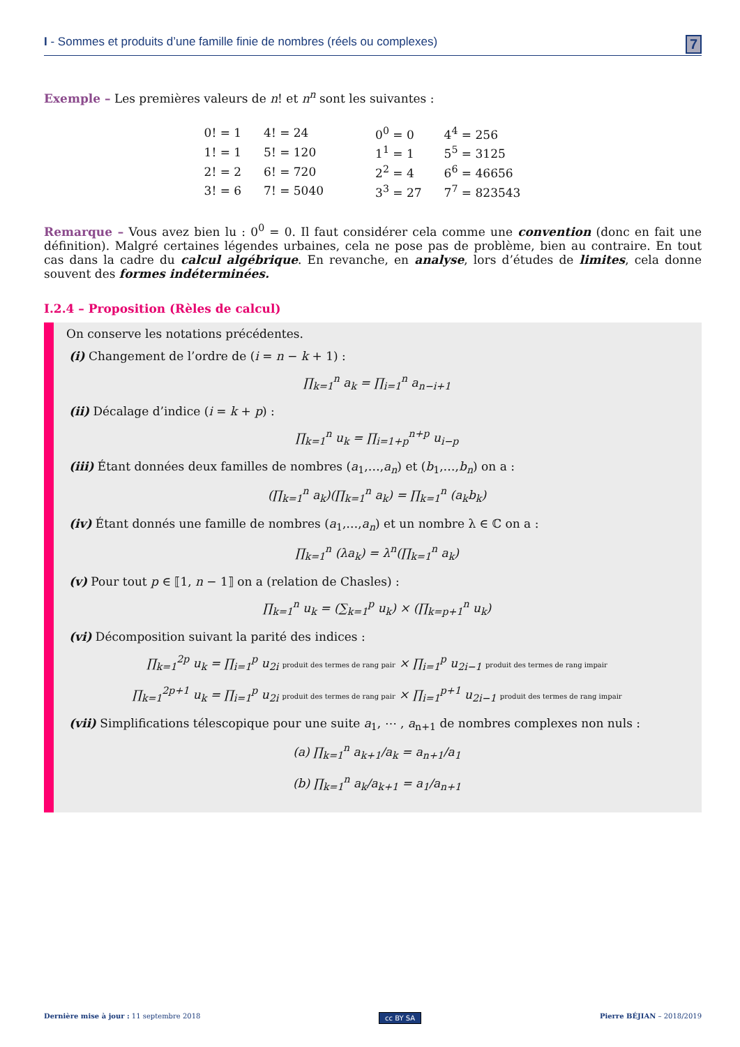I - Sommes et produits d’une famille finie de nombres (réels ou complexes) 7
Exemple – Les premières valeurs de n! et n<sup>n</sup> sont les suivantes :
| 0! = 1 | 4! = 24 |
| 1! = 1 | 5! = 120 |
| 2! = 2 | 6! = 720 |
| 3! = 6 | 7! = 5040 |
| 0<sup>0</sup> = 0 | 4<sup>4</sup> = 256 |
| 1<sup>1</sup> = 1 | 5<sup>5</sup> = 3125 |
| 2<sup>2</sup> = 4 | 6<sup>6</sup> = 46656 |
| 3<sup>3</sup> = 27 | 7<sup>7</sup> = 823543 |
Remarque – Vous avez bien lu : 0<sup>0</sup> = 0. Il faut considérer cela comme une convention (donc en fait une définition). Malgré certaines légendes urbaines, cela ne pose pas de problème, bien au contraire. En tout cas dans la cadre du calcul algébrique. En revanche, en analyse, lors d’études de limites, cela donne souvent des formes indéterminées.
I.2.4 – Proposition (Rèles de calcul)
On conserve les notations précédentes.
(i) Changement de l’ordre de (i = n − k + 1) :
∏<sub>k=1</sub><sup>n</sup> a<sub>k</sub> = ∏<sub>i=1</sub><sup>n</sup> a<sub>n−i+1</sub>
(ii) Décalage d’indice (i = k + p) :
∏<sub>k=1</sub><sup>n</sup> u<sub>k</sub> = ∏<sub>i=1+p</sub><sup>n+p</sup> u<sub>i−p</sub>
(iii) Étant données deux familles de nombres (a<sub>1</sub>,…,a<sub>n</sub>) et (b<sub>1</sub>,…,b<sub>n</sub>) on a :
(∏<sub>k=1</sub><sup>n</sup> a<sub>k</sub>)(∏<sub>k=1</sub><sup>n</sup> a<sub>k</sub>) = ∏<sub>k=1</sub><sup>n</sup> (a<sub>k</sub>b<sub>k</sub>)
(iv) Étant donnés une famille de nombres (a<sub>1</sub>,…,a<sub>n</sub>) et un nombre λ ∈ ℂ on a :
∏<sub>k=1</sub><sup>n</sup> (λa<sub>k</sub>) = λ<sup>n</sup>(∏<sub>k=1</sub><sup>n</sup> a<sub>k</sub>)
(v) Pour tout p ∈ ⟦1, n − 1⟧ on a (relation de Chasles) :
∏<sub>k=1</sub><sup>n</sup> u<sub>k</sub> = (∑<sub>k=1</sub><sup>p</sup> u<sub>k</sub>) × (∏<sub>k=p+1</sub><sup>n</sup> u<sub>k</sub>)
(vi) Décomposition suivant la parité des indices :
∏<sub>k=1</sub><sup>2p</sup> u<sub>k</sub> = ∏<sub>i=1</sub><sup>p</sup> u<sub>2i</sub> produit des termes de rang pair × ∏<sub>i=1</sub><sup>p</sup> u<sub>2i−1</sub> produit des termes de rang impair
∏<sub>k=1</sub><sup>2p+1</sup> u<sub>k</sub> = ∏<sub>i=1</sub><sup>p</sup> u<sub>2i</sub> produit des termes de rang pair × ∏<sub>i=1</sub><sup>p+1</sup> u<sub>2i−1</sub> produit des termes de rang impair
(vii) Simplifications télescopique pour une suite a<sub>1</sub>, ⋯ , a<sub>n+1</sub> de nombres complexes non nuls :
(a) ∏<sub>k=1</sub><sup>n</sup> a<sub>k+1</sub>/a<sub>k</sub> = a<sub>n+1</sub>/a<sub>1</sub>
(b) ∏<sub>k=1</sub><sup>n</sup> a<sub>k</sub>/a<sub>k+1</sub> = a<sub>1</sub>/a<sub>n+1</sub>
Dernière mise à jour : 11 septembre 2018 cc BY SA Pierre BÉJIAN – 2018/2019